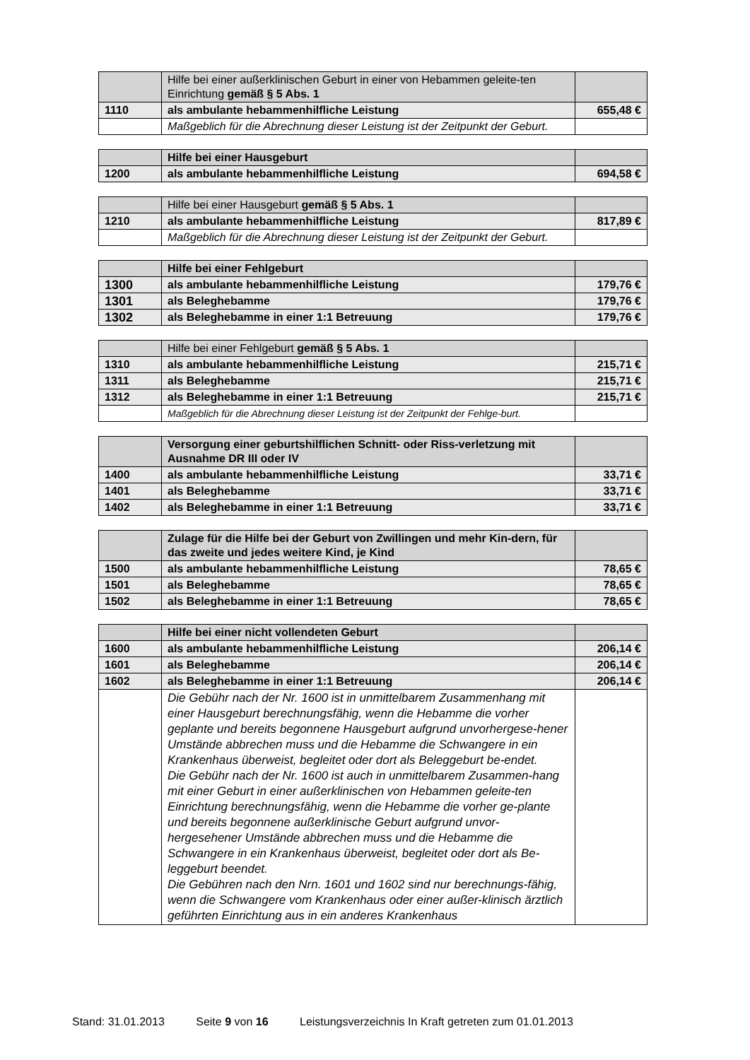| | Hilfe bei einer außerklinischen Geburt in einer von Hebammen geleite-ten Einrichtung gemäß § 5 Abs. 1 | |
| 1110 | als ambulante hebammenhilfliche Leistung | 655,48 € |
| | Maßgeblich für die Abrechnung dieser Leistung ist der Zeitpunkt der Geburt. | |
| | Hilfe bei einer Hausgeburt | |
| 1200 | als ambulante hebammenhilfliche Leistung | 694,58 € |
| | Hilfe bei einer Hausgeburt gemäß § 5 Abs. 1 | |
| 1210 | als ambulante hebammenhilfliche Leistung | 817,89 € |
| | Maßgeblich für die Abrechnung dieser Leistung ist der Zeitpunkt der Geburt. | |
| | Hilfe bei einer Fehlgeburt | |
| 1300 | als ambulante hebammenhilfliche Leistung | 179,76 € |
| 1301 | als Beleghebamme | 179,76 € |
| 1302 | als Beleghebamme in einer 1:1 Betreuung | 179,76 € |
| | Hilfe bei einer Fehlgeburt gemäß § 5 Abs. 1 | |
| 1310 | als ambulante hebammenhilfliche Leistung | 215,71 € |
| 1311 | als Beleghebamme | 215,71 € |
| 1312 | als Beleghebamme in einer 1:1 Betreuung | 215,71 € |
| | Maßgeblich für die Abrechnung dieser Leistung ist der Zeitpunkt der Fehlge-burt. | |
| | Versorgung einer geburtshilflichen Schnitt- oder Riss-verletzung mit Ausnahme DR III oder IV | |
| 1400 | als ambulante hebammenhilfliche Leistung | 33,71 € |
| 1401 | als Beleghebamme | 33,71 € |
| 1402 | als Beleghebamme in einer 1:1 Betreuung | 33,71 € |
| | Zulage für die Hilfe bei der Geburt von Zwillingen und mehr Kin-dern, für das zweite und jedes weitere Kind, je Kind | |
| 1500 | als ambulante hebammenhilfliche Leistung | 78,65 € |
| 1501 | als Beleghebamme | 78,65 € |
| 1502 | als Beleghebamme in einer 1:1 Betreuung | 78,65 € |
| | Hilfe bei einer nicht vollendeten Geburt | |
| 1600 | als ambulante hebammenhilfliche Leistung | 206,14 € |
| 1601 | als Beleghebamme | 206,14 € |
| 1602 | als Beleghebamme in einer 1:1 Betreuung | 206,14 € |
| | Die Gebühr nach der Nr. 1600 ist in unmittelbarem Zusammenhang mit einer Hausgeburt berechnungsfähig, wenn die Hebamme die vorher geplante und bereits begonnene Hausgeburt aufgrund unvorhergese-hener Umstände abbrechen muss und die Hebamme die Schwangere in ein Krankenhaus überweist, begleitet oder dort als Beleggeburt be-endet. Die Gebühr nach der Nr. 1600 ist auch in unmittelbarem Zusammen-hang mit einer Geburt in einer außerklinischen von Hebammen geleite-ten Einrichtung berechnungsfähig, wenn die Hebamme die vorher ge-plante und bereits begonnene außerklinische Geburt aufgrund unvor-hergesehener Umstände abbrechen muss und die Hebamme die Schwangere in ein Krankenhaus überweist, begleitet oder dort als Be-leggeburt beendet. Die Gebühren nach den Nrn. 1601 und 1602 sind nur berechnungs-fähig, wenn die Schwangere vom Krankenhaus oder einer außer-klinisch ärztlich geführten Einrichtung aus in ein anderes Krankenhaus | |
Stand: 31.01.2013 Seite 9 von 16 Leistungsverzeichnis In Kraft getreten zum 01.01.2013